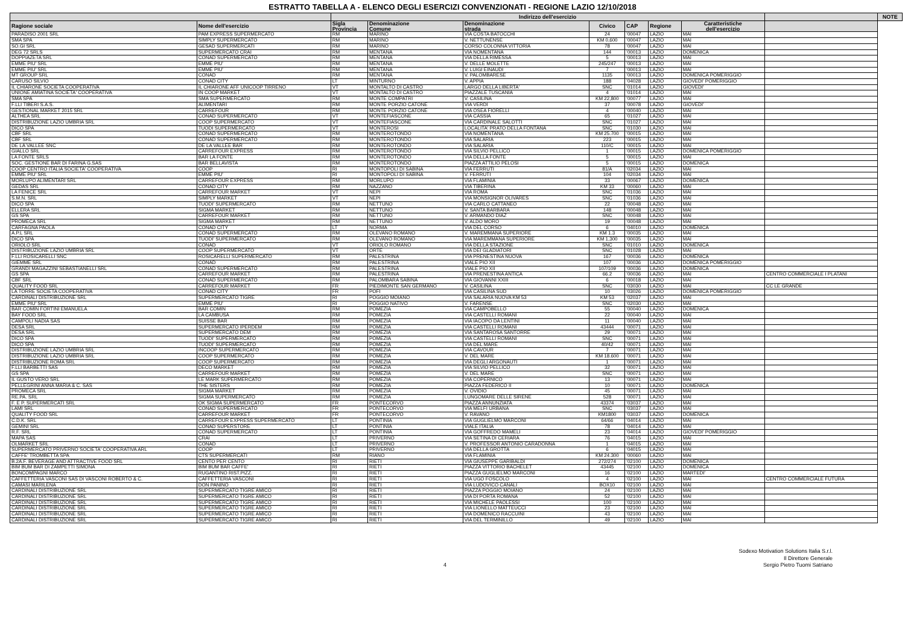ESTRATTO TABELLA A - ELENCO DEGLI ESERCIZI CONVENZIONATI - REGIONE LAZIO 12/10/2018
| | | Indirizzo dell'esercizio | | | | | | | | NOTE |
| --- | --- | --- | --- | --- | --- | --- | --- | --- | --- | --- |
| Ragione sociale | Nome dell'esercizio | Sigla Provincia | Denominazione Comune | Denominazione strada | Civico | CAP | Regione | Caratteristiche dell'esercizio | | |
| PARADISO 2001 SRL | PAM EXPRESS SUPERMERCATO | RM | MARINO | VIA COSTA BATOCCHI | 24 | '00047 | LAZIO | MAI | | |
| SMA SPA | SIMPLY SUPERMERCATO | RM | MARINO | V. NETTUNENSE | KM 0,600 | '00047 | LAZIO | MAI | | |
| SO.GI SRL | GESAD SUPERMERCATI | RM | MARINO | CORSO COLONNA VITTORIA | 78 | '00047 | LAZIO | MAI | | |
| DEG 72 SRLS | SUPERMERCATO CRAI | RM | MENTANA | VIA NOMENTANA | 144 | '00013 | LAZIO | DOMENICA | | |
| DOPPIAZETA SRL | CONAD SUPERMERCATO | RM | MENTANA | VIA DELLA RIMESSA | 5 | '00013 | LAZIO | MAI | | |
| EMME PIU' SRL | EMME PIU' | RM | MENTANA | V. DELLE MOLETTE | 245/247 | '00013 | LAZIO | MAI | | |
| EMME PIU' SRL | EMME PIU' | RM | MENTANA | V. LUIGI EINAUDI | 7 | '00013 | LAZIO | MAI | | |
| MT GROUP SRL | CONAD | RM | MENTANA | V. PALOMBARESE | 1135 | '00013 | LAZIO | DOMENICA POMERIGGIO | | |
| CARUSO SILVIO | CONAD CITY | LT | MINTURNO | V. APPIA | 188 | '04028 | LAZIO | GIOVEDI' POMERIGGIO | | |
| IL CHIARONE SOCIETA COOPERATIVA | IL CHIARONE AFF UNICOOP TIRRENO | VT | MONTALTO DI CASTRO | LARGO DELLA LIBERTA' | SNC | '01014 | LAZIO | GIOVEDI' | | |
| UNIONE AMIATINA SOCIETA' COOPERATIVA | IN COOP MARKET | VT | MONTALTO DI CASTRO | PIAZZALE TUSCANIA | 4 | '01014 | LAZIO | MAI | | |
| SMA SPA | SMA SUPERMERCATO | RM | MONTE COMPATRI | V. CASILINA | KM 22,800 | '00077 | LAZIO | MAI | | |
| F.LLI TIBERI S.A.S. | ALIMENTARI | RM | MONTE PORZIO CATONE | VIA VERDI | 37 | '00078 | LAZIO | GIOVEDI' | | |
| GESTIONAL MARKET 2015 SRL | CARREFOUR | RM | MONTE PORZIO CATONE | VIA OSEA FIORELLI | 4 | '00040 | LAZIO | MAI | | |
| ALTHEA SRL | CONAD SUPERMERCATO | VT | MONTEFIASCONE | VIA CASSIA | 65 | '01027 | LAZIO | MAI | | |
| DISTRIBUZIONE LAZIO UMBRIA SRL | COOP SUPERMERCATO | VT | MONTEFIASCONE | VIA CARDINALE SALOTTI | SNC | '01027 | LAZIO | MAI | | |
| DICO SPA | TUODI SUPERMERCATO | VT | MONTEROSI | LOCALITA' PRATO DELLA FONTANA | SNC | '01030 | LAZIO | MAI | | |
| CBF SRL | CONAD SUPERMERCATO | RM | MONTEROTONDO | VIA NOMENTANA | KM 25.700 | '00015 | LAZIO | MAI | | |
| CBF SRL | CONAD SUPERMERCATO | RM | MONTEROTONDO | VIA SALARIA | 223 | '00015 | LAZIO | MAI | | |
| DE LA VALLEE SNC | DE LA VALLEE BAR | RM | MONTEROTONDO | VIA SALARIA | 110/C | '00015 | LAZIO | MAI | | |
| GIALLO SRL | CARREFOUR EXPRESS | RM | MONTEROTONDO | VIA SILVIO PELLICO | 1 | '00015 | LAZIO | DOMENICA POMERIGGIO | | |
| LA FONTE SRLS | BAR LA FONTE | RM | MONTEROTONDO | VIA DELLA FONTE | 5 | '00015 | LAZIO | MAI | | |
| SOC. GESTIONE BAR DI FARINA G.SAS | BAR BELLAVISTA | RM | MONTEROTONDO | PIAZZA ATTILIO PELOSI | 5 | '00015 | LAZIO | DOMENICA | | |
| COOP CENTRO ITALIA SOCIETA' COOPERATIVA | COOP | RI | MONTOPOLI DI SABINA | VIA FERRUTI | 81/A | '02034 | LAZIO | MAI | | |
| EMME PIU' SRL | EMME PIU' | RI | MONTOPOLI DI SABINA | V. FERRUTI | 104 | '02034 | LAZIO | MAI | | |
| MORLUPO ALIMENTARI SRL | CARREFOUR EXPRESS | RM | MORLUPO | VIA FLAMINIA | 33 | '00067 | LAZIO | DOMENICA | | |
| GEDAS SRL | CONAD CITY | RM | NAZZANO | VIA TIBERINA | KM 33 | '00060 | LAZIO | MAI | | |
| LA FENICE SRL | CARREFOUR MARKET | VT | NEPI | VIA ROMA | SNC | '01036 | LAZIO | MAI | | |
| S.M.N. SRL | SIMPLY MARKET | VT | NEPI | VIA MONSIGNOR OLIVARES | SNC | '01036 | LAZIO | MAI | | |
| DICO SPA | TUODI' SUPERMERCATO | RM | NETTUNO | VIA CARLO CATTANEO | 22 | '00048 | LAZIO | MAI | | |
| ELLERA SRL | SIGMA MARKET | RM | NETTUNO | V. SANTA BARBARA | 148 | '00048 | LAZIO | MAI | | |
| GS SPA | CARREFOUR MARKET | RM | NETTUNO | V. ARMANDO DIAZ | SNC | '00048 | LAZIO | MAI | | |
| PROMECA SRL | SIGMA MARKET | RM | NETTUNO | V. ALDO MORO | 19 | '00048 | LAZIO | MAI | | |
| CARFAGNA PAOLA | CONAD CITY | LT | NORMA | VIA DEL CORSO | 6 | '04010 | LAZIO | DOMENICA | | |
| A.P.L SRL | CONAD SUPERMERCATO | RM | OLEVANO ROMANO | V. MAREMMANA SUPERIORE | KM 1.3 | '00035 | LAZIO | MAI | | |
| DICO SPA | TUODI' SUPERMERCATO | RM | OLEVANO ROMANO | VIA MAREMMANA SUPERIORE | KM 1,300 | '00035 | LAZIO | MAI | | |
| ORIOLO SRL | CONAD | VT | ORIOLO ROMANO | VIA DELLA STAZIONE | SNC | '01010 | LAZIO | DOMENICA | | |
| DISTRIBUZIONE LAZIO UMBRIA SRL | COOP SUPERMERCATO | VT | ORTE | VIA DEI GLADIATORI | SNC | '01028 | LAZIO | MAI | | |
| F.LLI ROSICARELLI SNC | ROSICARELLI SUPERMERCATO | RM | PALESTRINA | VIA PRENESTINA NUOVA | 167 | '00036 | LAZIO | DOMENICA | | |
| GIEMME SRL | CONAD | RM | PALESTRINA | VIALE PIO XII | 107 | '00036 | LAZIO | DOMENICA POMERIGGIO | | |
| GRANDI MAGAZZINI SEBASTIANELLI SRL | CONAD SUPERMERCATO | RM | PALESTRINA | VIALE PIO XII | 107/109 | '00036 | LAZIO | DOMENICA | | |
| GS SPA | CARREFOUR MARKET | RM | PALESTRINA | VIA PRENESTINA ANTICA | 66.2 | '00036 | LAZIO | MAI | CENTRO COMMERCIALE I PLATANI | |
| CBF SRL | CONAD SUPERMERCATO | RM | PALOMBARA SABINA | VIA GIOVANNI XXIII | 6 | '00018 | LAZIO | MAI | | |
| QUALITY FOOD SRL | CARREFOUR MARKET | FR | PIEDIMONTE SAN GERMANO | V. CASILINA | SNC | '03030 | LAZIO | MAI | CC LE GRANDE | |
| LA TORRE SOCIETA COOPERATIVA | CONAD CITY | FR | POFI | VIA CASILINA SUD | 10 | '03026 | LAZIO | DOMENICA POMERIGGIO | | |
| CARDINALI DISTRIBUZIONE SRL | SUPERMERCATO TIGRE | RI | POGGIO MOIANO | VIA SALARIA NUOVA KM 53 | KM 53 | '02037 | LAZIO | MAI | | |
| EMME PIU' SRL | EMME PIU' | RI | POGGIO NATIVO | V. FARENSE | SNC | '02030 | LAZIO | MAI | | |
| BAR COMIN FORTINI EMANUELA | BAR COMIN | RM | POMEZIA | VIA CAMPOBELLO | 55 | '00040 | LAZIO | DOMENICA | | |
| BAY FOOD SRL | LA CAMBUSA | RM | POMEZIA | VIA CASTELLI ROMANI | 22 | '00040 | LAZIO | MAI | | |
| CAMPOLI NADIA SAS | SUISSE BAR | RM | POMEZIA | VIA IACOPO DA LENTINI | 11 | '00040 | LAZIO | MAI | | |
| DESA SRL | SUPERMERCATO IPERDEM | RM | POMEZIA | VIA CASTELLI ROMANI | 43444 | '00071 | LAZIO | MAI | | |
| DESA SRL | SUPERMERCATO DEM | RM | POMEZIA | VIA SANTAROSA SANTORRE | 29 | '00071 | LAZIO | MAI | | |
| DICO SPA | TUODI' SUPERMERCATO | RM | POMEZIA | VIA CASTELLI ROMANI | SNC | '00071 | LAZIO | MAI | | |
| DICO SPA | TUODI' SUPERMERCATO | RM | POMEZIA | VIA DEL MARE | 40/42 | '00071 | LAZIO | MAI | | |
| DISTRIBUZIONE LAZIO UMBRIA SRL | INCOOP SUPERMERCATO | RM | POMEZIA | VIA CAVOUR | 7 | '00071 | LAZIO | MAI | | |
| DISTRIBUZIONE LAZIO UMBRIA SRL | COOP SUPERMERCATO | RM | POMEZIA | V. DEL MARE | KM 18.600 | '00071 | LAZIO | MAI | | |
| DISTRIBUZIONE ROMA SRL | COOP SUPERMERCATO | RM | POMEZIA | VIA DEGLI ARGONAUTI | 1 | '00071 | LAZIO | MAI | | |
| F.LLI BARBETTI SAS | DECO MARKET | RM | POMEZIA | VIA SILVIO PELLICO | 32 | '00071 | LAZIO | MAI | | |
| GS SPA | CARREFOUR MARKET | RM | POMEZIA | V. DEL MARE | SNC | '00071 | LAZIO | MAI | | |
| IL GUSTO VERO SRL | LE MARK SUPERMERCATO | RM | POMEZIA | VIA COPERNICO | 13 | '00071 | LAZIO | MAI | | |
| PELLEGRINI ANNA MARIA & C. SAS | THE SISTERS | RM | POMEZIA | PIAZZA FEDERICO II | 10 | '00071 | LAZIO | DOMENICA | | |
| PROMECA SRL | SIGMA MARKET | RM | POMEZIA | V. OVIDIO | 45 | '00071 | LAZIO | MAI | | |
| RE.PA. SRL | SIGMA SUPERMERCATO | RM | POMEZIA | LUNGOMARE DELLE SIRENE | 528 | '00071 | LAZIO | MAI | | |
| F. E P. SUPERMERCATI SRL | OK SIGMA SUPERMERCATO | FR | PONTECORVO | PIAZZA ANNUNZIATA | 43374 | '03037 | LAZIO | MAI | | |
| LAMI SRL | CONAD SUPERMERCATO | FR | PONTECORVO | VIA MELFI URBANA | SNC | '03037 | LAZIO | MAI | | |
| QUALITY FOOD SRL | CARREFOUR MARKET | FR | PONTECORVO | V. RAVANO | KM1800 | '03037 | LAZIO | DOMENICA | | |
| C.D.K. SRL | CARREFOUR EXPRESS SUPERMERCATO | LT | PONTINIA | VIA GUGLIELMO MARCONI | 64/66 | '04014 | LAZIO | MAI | | |
| GEMINI SRL | CONAD SUPERSTORE | LT | PONTINIA | VIALE ITALIA | 78 | '04014 | LAZIO | MAI | | |
| R.F. SRL | CONAD SUPERMERCATO | LT | PONTINIA | VIA GOFFREDO MAMELI | 23 | '04014 | LAZIO | GIOVEDI' POMERIGGIO | | |
| MAPA SAS | CRAI | LT | PRIVERNO | VIA SETINA DI CERIARA | 76 | '04015 | LAZIO | MAI | | |
| OLMARKET SRL | CONAD | LT | PRIVERNO | V. PROFESSOR ANTONIO CARADONNA | 1 | '04015 | LAZIO | MAI | | |
| SUPERMERCATO PRIVERNO SOCIETA' COOPERATIVA ARL | COOP | LT | PRIVERNO | VIA DELLA GROTTA | 6 | '04015 | LAZIO | MAI | | |
| CAFFE' TROMBETTA SPA | CTS SUPERMERCATI | RM | RIANO | VIA FLAMINIA | KM 24.300 | '00060 | LAZIO | MAI | | |
| B.2A.F. BEVERAGE AND ATTRACTIVE FOOD SRL | CENTO PER CENTO | RI | RIETI | VIA GIUSEPPE GARIBALDI | 272/274 | '02100 | LAZIO | DOMENICA | | |
| BIM BUM BAR DI ZAMPETTI SIMONA | BIM BUM BAR CAFFE' | RI | RIETI | PIAZZA VITTORIO BACHELET | 43445 | '02100 | LAZIO | DOMENICA | | |
| BONCOMPAGNI MARCO | RUGANTINO RIST.PIZZ. | RI | RIETI | PIAZZA GUGLIELMO MARCONI | 16 | '02100 | LAZIO | MARTEDI' | | |
| CAFFETTERIA VASCONI SAS DI VASCONI ROBERTO & C. | CAFFETTERIA VASCONI | RI | RIETI | VIA UGO FOSCOLO | 4 | '02100 | LAZIO | MAI | CENTRO COMMERCIALE FUTURA | |
| CAMASI MARILENA | DON PANINO | RI | RIETI | VIA LUDOVICO CANALI | BOX10 | '02100 | LAZIO | MAI | | |
| CARDINALI DISTRIBUZIONE SRL | SUPERMERCATO TIGRE AMICO | RI | RIETI | PIAZZA POGGIO MOIANO | 24 | '02100 | LAZIO | MAI | | |
| CARDINALI DISTRIBUZIONE SRL | SUPERMERCATO TIGRE AMICO | RI | RIETI | VIA DI PORTA ROMANA | 52 | '02100 | LAZIO | MAI | | |
| CARDINALI DISTRIBUZIONE SRL | SUPERMERCATO TIGRE AMICO | RI | RIETI | VIA MICHELE PAOLESSI | 100 | '02100 | LAZIO | MAI | | |
| CARDINALI DISTRIBUZIONE SRL | SUPERMERCATO TIGRE AMICO | RI | RIETI | VIA LIONELLO MATTEUCCI | 23 | '02100 | LAZIO | MAI | | |
| CARDINALI DISTRIBUZIONE SRL | SUPERMERCATO TIGRE AMICO | RI | RIETI | VIA DOMENICO RACCUINI | 43 | '02100 | LAZIO | MAI | | |
| CARDINALI DISTRIBUZIONE SRL | SUPERMERCATO TIGRE AMICO | RI | RIETI | VIA DEL TERMINILLO | 49 | '02100 | LAZIO | MAI | | |
Sodexo Motivation Solutions Italia S.r.l.
Il Direttore Generale
4 Sergio Pietro Tuomi Satriano